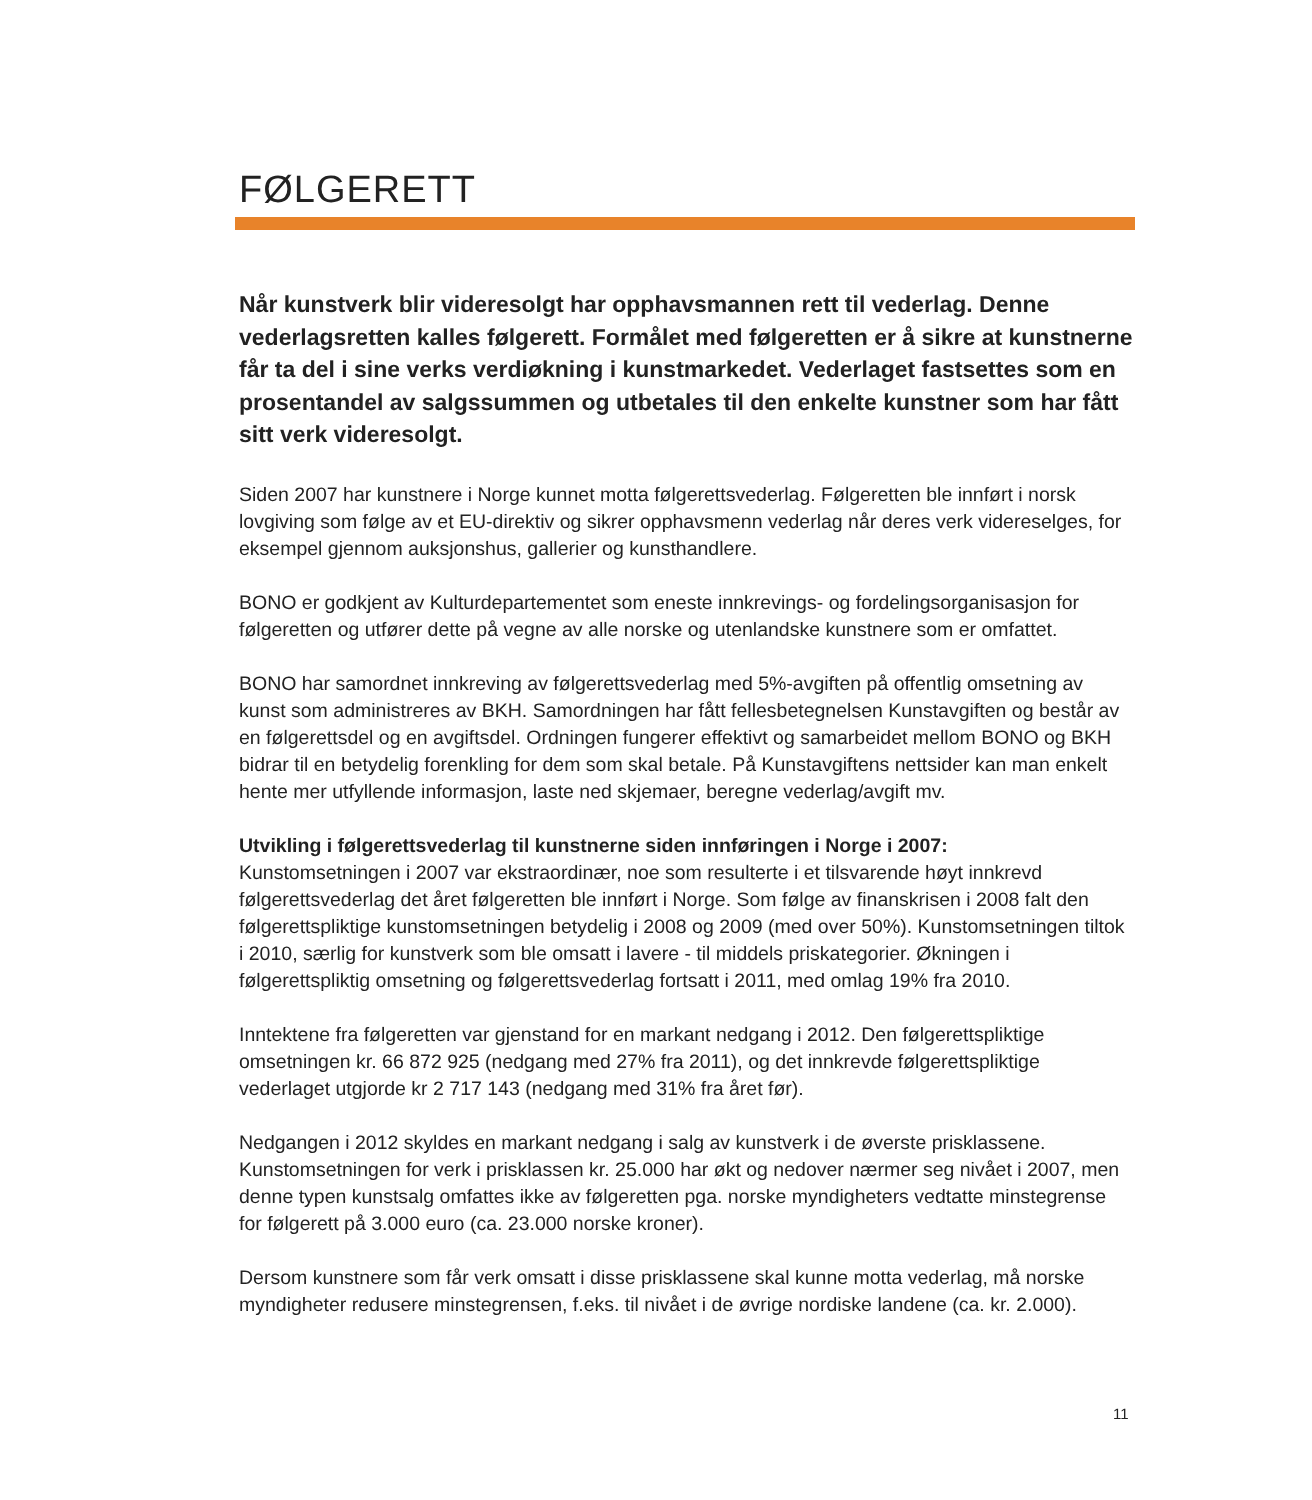FØLGERETT
Når kunstverk blir videresolgt har opphavsmannen rett til vederlag. Denne vederlagsretten kalles følgerett. Formålet med følgeretten er å sikre at kunstnerne får ta del i sine verks verdiøkning i kunstmarkedet. Vederlaget fastsettes som en prosentandel av salgssummen og utbetales til den enkelte kunstner som har fått sitt verk videresolgt.
Siden 2007 har kunstnere i Norge kunnet motta følgerettsvederlag. Følgeretten ble innført i norsk lovgiving som følge av et EU-direktiv og sikrer opphavsmenn vederlag når deres verk videreselges, for eksempel gjennom auksjonshus, gallerier og kunsthandlere.
BONO er godkjent av Kulturdepartementet som eneste innkrevings- og fordelingsorganisasjon for følgeretten og utfører dette på vegne av alle norske og utenlandske kunstnere som er omfattet.
BONO har samordnet innkreving av følgerettsvederlag med 5%-avgiften på offentlig omsetning av kunst som administreres av BKH. Samordningen har fått fellesbetegnelsen Kunstavgiften og består av en følgerettsdel og en avgiftsdel. Ordningen fungerer effektivt og samarbeidet mellom BONO og BKH bidrar til en betydelig forenkling for dem som skal betale. På Kunstavgiftens nettsider kan man enkelt hente mer utfyllende informasjon, laste ned skjemaer, beregne vederlag/avgift mv.
Utvikling i følgerettsvederlag til kunstnerne siden innføringen i Norge i 2007:
Kunstomsetningen i 2007 var ekstraordinær, noe som resulterte i et tilsvarende høyt innkrevd følgerettsvederlag det året følgeretten ble innført i Norge. Som følge av finanskrisen i 2008 falt den følgerettspliktige kunstomsetningen betydelig i 2008 og 2009 (med over 50%). Kunstomsetningen tiltok i 2010, særlig for kunstverk som ble omsatt i lavere - til middels priskategorier. Økningen i følgerettspliktig omsetning og følgerettsvederlag fortsatt i 2011, med omlag 19% fra 2010.
Inntektene fra følgeretten var gjenstand for en markant nedgang i 2012. Den følgerettspliktige omsetningen kr. 66 872 925 (nedgang med 27% fra 2011), og det innkrevde følgerettspliktige vederlaget utgjorde kr 2 717 143 (nedgang med 31% fra året før).
Nedgangen i 2012 skyldes en markant nedgang i salg av kunstverk i de øverste prisklassene. Kunstomsetningen for verk i prisklassen kr. 25.000 har økt og nedover nærmer seg nivået i 2007, men denne typen kunstsalg omfattes ikke av følgeretten pga. norske myndigheters vedtatte minstegrense for følgerett på 3.000 euro (ca. 23.000 norske kroner).
Dersom kunstnere som får verk omsatt i disse prisklassene skal kunne motta vederlag, må norske myndigheter redusere minstegrensen, f.eks. til nivået i de øvrige nordiske landene (ca. kr. 2.000).
11